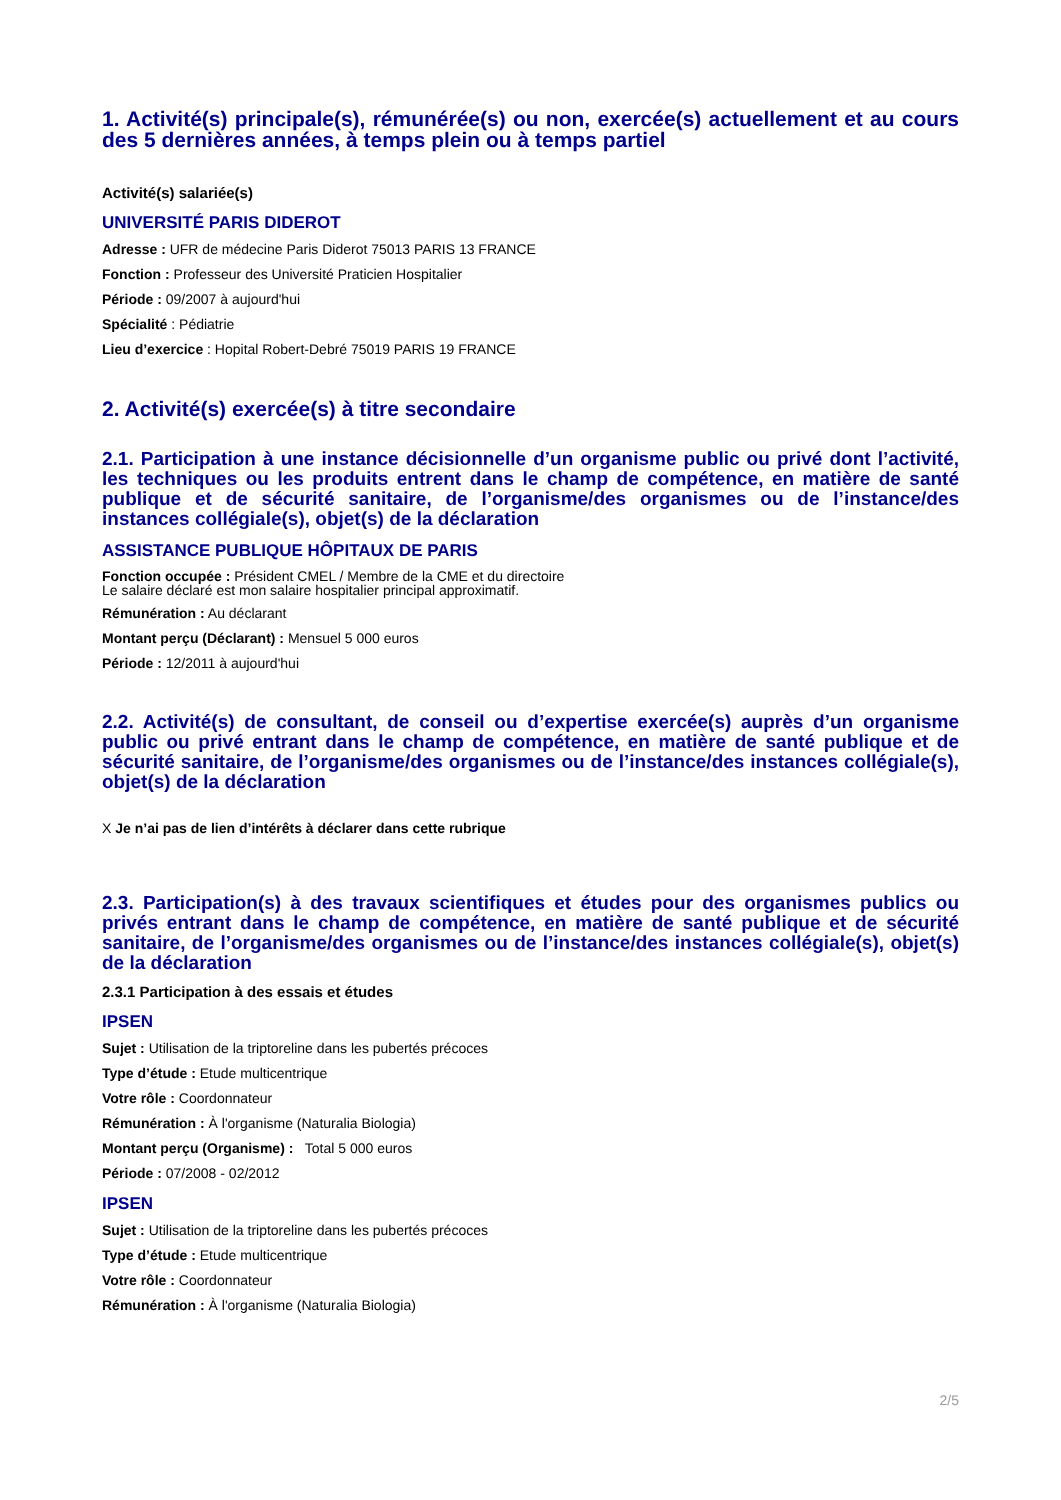1. Activité(s) principale(s), rémunérée(s) ou non, exercée(s) actuellement et au cours des 5 dernières années, à temps plein ou à temps partiel
Activité(s) salariée(s)
UNIVERSITÉ PARIS DIDEROT
Adresse : UFR de médecine Paris Diderot 75013 PARIS 13 FRANCE
Fonction : Professeur des Université Praticien Hospitalier
Période : 09/2007 à aujourd'hui
Spécialité : Pédiatrie
Lieu d’exercice : Hopital Robert-Debré 75019 PARIS 19 FRANCE
2. Activité(s) exercée(s) à titre secondaire
2.1. Participation à une instance décisionnelle d’un organisme public ou privé dont l’activité, les techniques ou les produits entrent dans le champ de compétence, en matière de santé publique et de sécurité sanitaire, de l’organisme/des organismes ou de l’instance/des instances collégiale(s), objet(s) de la déclaration
ASSISTANCE PUBLIQUE HÔPITAUX DE PARIS
Fonction occupée : Président CMEL / Membre de la CME et du directoire
Le salaire déclaré est mon salaire hospitalier principal approximatif.
Rémunération : Au déclarant
Montant perçu (Déclarant) : Mensuel 5 000 euros
Période : 12/2011 à aujourd'hui
2.2. Activité(s) de consultant, de conseil ou d’expertise exercée(s) auprès d’un organisme public ou privé entrant dans le champ de compétence, en matière de santé publique et de sécurité sanitaire, de l’organisme/des organismes ou de l’instance/des instances collégiale(s), objet(s) de la déclaration
X Je n’ai pas de lien d’intérêts à déclarer dans cette rubrique
2.3. Participation(s) à des travaux scientifiques et études pour des organismes publics ou privés entrant dans le champ de compétence, en matière de santé publique et de sécurité sanitaire, de l’organisme/des organismes ou de l’instance/des instances collégiale(s), objet(s) de la déclaration
2.3.1 Participation à des essais et études
IPSEN
Sujet : Utilisation de la triptoreline dans les pubertés précoces
Type d’étude : Etude multicentrique
Votre rôle : Coordonnateur
Rémunération : À l'organisme (Naturalia Biologia)
Montant perçu (Organisme) : Total 5 000 euros
Période : 07/2008 - 02/2012
IPSEN
Sujet : Utilisation de la triptoreline dans les pubertés précoces
Type d’étude : Etude multicentrique
Votre rôle : Coordonnateur
Rémunération : À l'organisme (Naturalia Biologia)
2/5